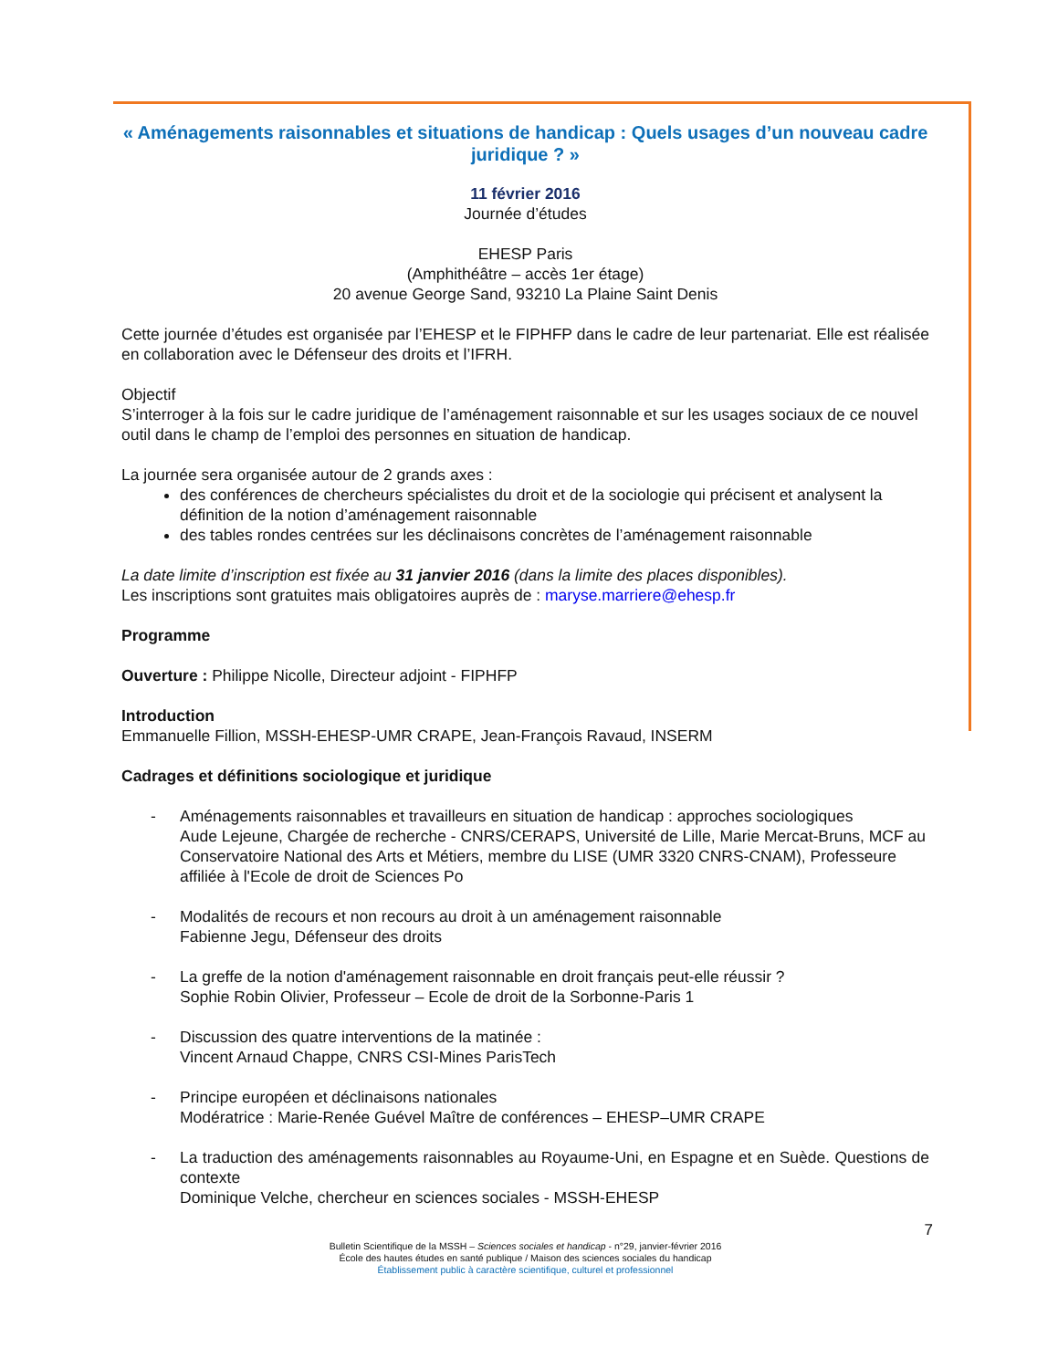« Aménagements raisonnables et situations de handicap : Quels usages d’un nouveau cadre juridique ? »
11 février 2016
Journée d’études
EHESP Paris
(Amphithéâtre – accès 1er étage)
20 avenue George Sand, 93210 La Plaine Saint Denis
Cette journée d’études est organisée par l’EHESP et le FIPHFP dans le cadre de leur partenariat. Elle est réalisée en collaboration avec le Défenseur des droits et l’IFRH.
Objectif
S’interroger à la fois sur le cadre juridique de l’aménagement raisonnable et sur les usages sociaux de ce nouvel outil dans le champ de l’emploi des personnes en situation de handicap.
La journée sera organisée autour de 2 grands axes :
des conférences de chercheurs spécialistes du droit et de la sociologie qui précisent et analysent la définition de la notion d’aménagement raisonnable
des tables rondes centrées sur les déclinaisons concrètes de l’aménagement raisonnable
La date limite d’inscription est fixée au 31 janvier 2016 (dans la limite des places disponibles).
Les inscriptions sont gratuites mais obligatoires auprès de : maryse.marriere@ehesp.fr
Programme
Ouverture : Philippe Nicolle, Directeur adjoint - FIPHFP
Introduction
Emmanuelle Fillion, MSSH-EHESP-UMR CRAPE, Jean-François Ravaud, INSERM
Cadrages et définitions sociologique et juridique
- Aménagements raisonnables et travailleurs en situation de handicap : approches sociologiques
Aude Lejeune, Chargée de recherche - CNRS/CERAPS, Université de Lille, Marie Mercat-Bruns, MCF au Conservatoire National des Arts et Métiers, membre du LISE (UMR 3320 CNRS-CNAM), Professeure affiliée à l'Ecole de droit de Sciences Po
- Modalités de recours et non recours au droit à un aménagement raisonnable
Fabienne Jegu, Défenseur des droits
- La greffe de la notion d'aménagement raisonnable en droit français peut-elle réussir ?
Sophie Robin Olivier, Professeur – Ecole de droit de la Sorbonne-Paris 1
- Discussion des quatre interventions de la matinée :
Vincent Arnaud Chappe, CNRS CSI-Mines ParisTech
- Principe européen et déclinaisons nationales
Modératrice : Marie-Renée Guével Maître de conférences – EHESP–UMR CRAPE
- La traduction des aménagements raisonnables au Royaume-Uni, en Espagne et en Suède. Questions de contexte
Dominique Velche, chercheur en sciences sociales - MSSH-EHESP
7
Bulletin Scientifique de la MSSH – Sciences sociales et handicap - n°29, janvier-février 2016
École des hautes études en santé publique / Maison des sciences sociales du handicap
Établissement public à caractère scientifique, culturel et professionnel